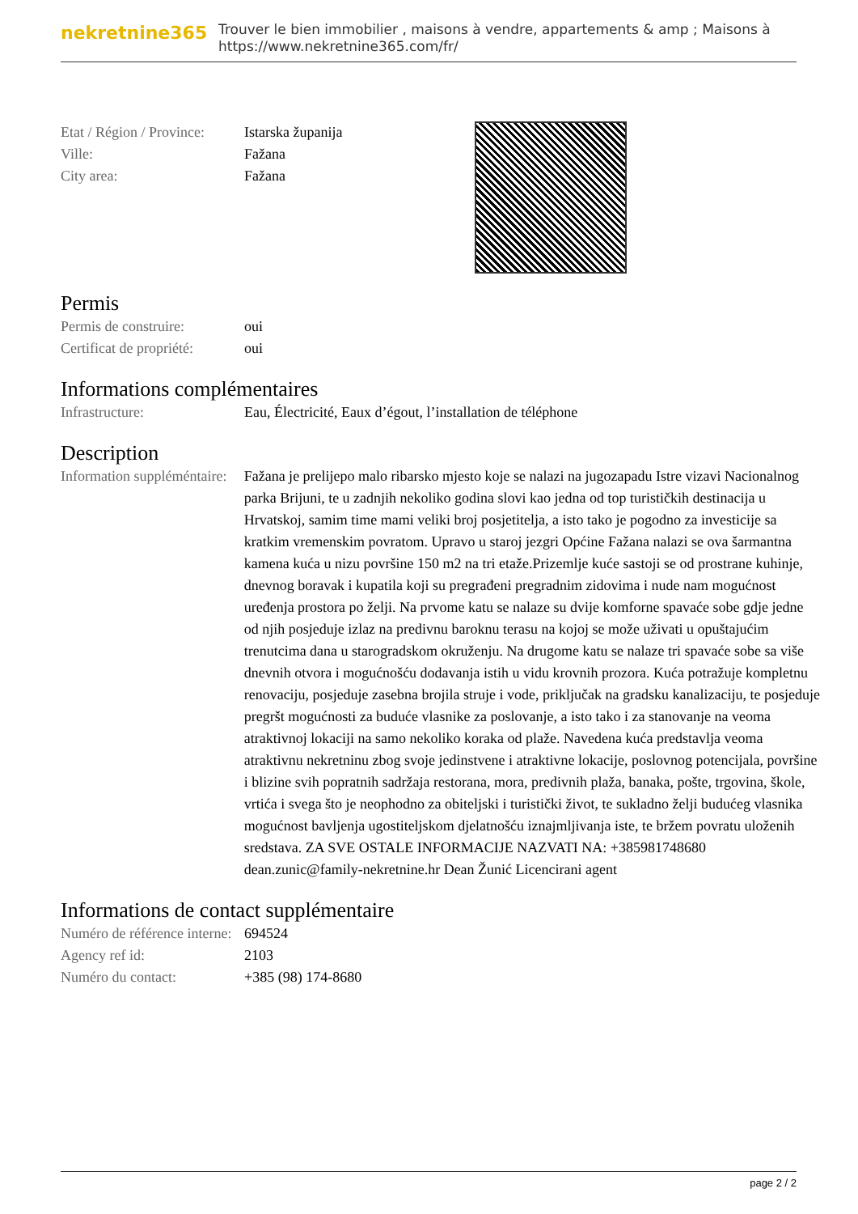nekretnine365 Trouver le bien immobilier , maisons à vendre, appartements & amp ; Maisons à
https://www.nekretnine365.com/fr/
| Etat / Région / Province: | Istarska županija |
| Ville: | Fažana |
| City area: | Fažana |
Permis
| Permis de construire: | oui |
| Certificat de propriété: | oui |
Informations complémentaires
| Infrastructure: | Eau, Électricité, Eaux d’égout, l’installation de téléphone |
Description
| Information suppléméntaire: | Fažana je prelijepo malo ribarsko mjesto koje se nalazi na jugozapadu Istre vizavi Nacionalnog parka Brijuni, te u zadnjih nekoliko godina slovi kao jedna od top turističkih destinacija u Hrvatskoj, samim time mami veliki broj posjetitelja, a isto tako je pogodno za investicije sa kratkim vremenskim povratom. Upravo u staroj jezgri Općine Fažana nalazi se ova šarmantna kamena kuća u nizu površine 150 m2 na tri etaže.Prizemlje kuće sastoji se od prostrane kuhinje, dnevnog boravak i kupatila koji su pregrađeni pregradnim zidovima i nude nam mogućnost uređenja prostora po želji. Na prvome katu se nalaze su dvije komforne spavaće sobe gdje jedne od njih posjeduje izlaz na predivnu baroknu terasu na kojoj se može uživati u opuštajućim trenutcima dana u starogradskom okruženju. Na drugome katu se nalaze tri spavaće sobe sa više dnevnih otvora i mogućnošću dodavanja istih u vidu krovnih prozora. Kuća potražuje kompletnu renovaciju, posjeduje zasebna brojila struje i vode, priključak na gradsku kanalizaciju, te posjeduje pregršt mogućnosti za buduće vlasnike za poslovanje, a isto tako i za stanovanje na veoma atraktivnoj lokaciji na samo nekoliko koraka od plaže. Navedena kuća predstavlja veoma atraktivnu nekretninu zbog svoje jedinstvene i atraktivne lokacije, poslovnog potencijala, površine i blizine svih popratnih sadržaja restorana, mora, predivnih plaža, banaka, pošte, trgovina, škole, vrtića i svega što je neophodno za obiteljski i turistički život, te sukladno želji budućeg vlasnika mogućnost bavljenja ugostiteljskom djelatnošću iznajmljivanja iste, te bržem povratu uloženih sredstava. ZA SVE OSTALE INFORMACIJE NAZVATI NA: +385981748680 dean.zunic@family-nekretnine.hr Dean Žunić Licencirani agent |
Informations de contact supplémentaire
| Numéro de référence interne: | 694524 |
| Agency ref id: | 2103 |
| Numéro du contact: | +385 (98) 174-8680 |
page 2 / 2